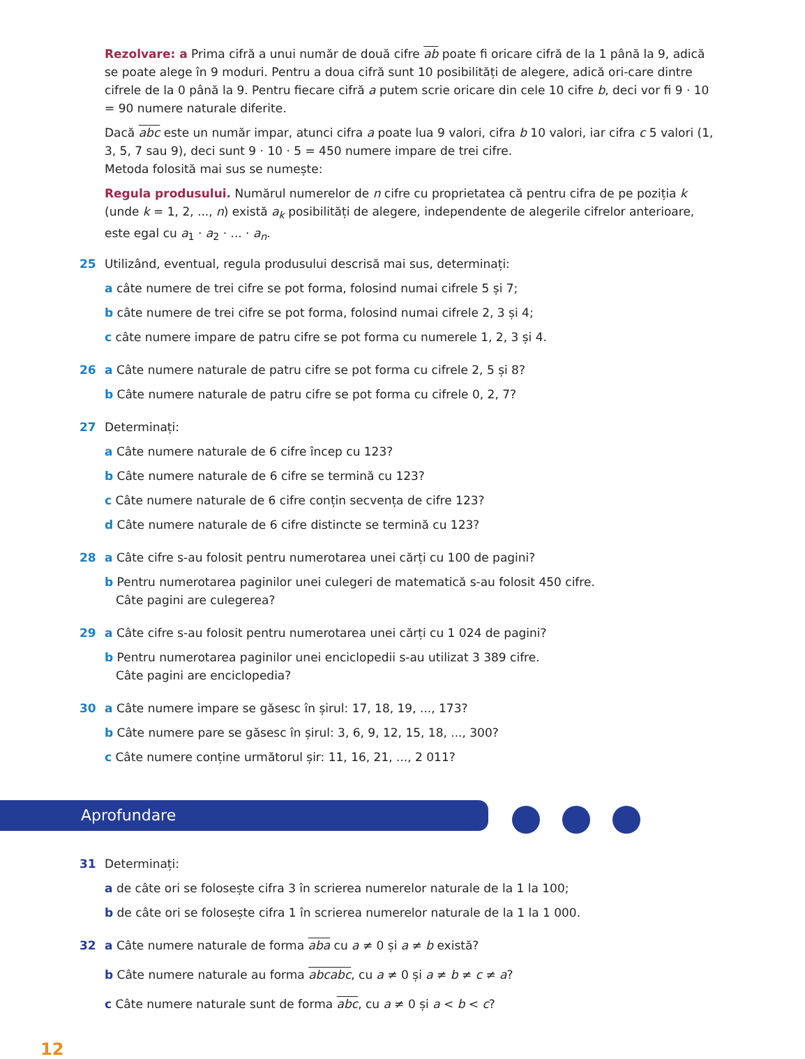Rezolvare: a Prima cifră a unui număr de două cifre ab poate fi oricare cifră de la 1 până la 9, adică se poate alege în 9 moduri. Pentru a doua cifră sunt 10 posibilități de alegere, adică ori-care dintre cifrele de la 0 până la 9. Pentru fiecare cifră a putem scrie oricare din cele 10 cifre b, deci vor fi 9 · 10 = 90 numere naturale diferite.
Dacă abc este un număr impar, atunci cifra a poate lua 9 valori, cifra b 10 valori, iar cifra c 5 valori (1, 3, 5, 7 sau 9), deci sunt 9 · 10 · 5 = 450 numere impare de trei cifre.
Metoda folosită mai sus se numește:
Regula produsului. Numărul numerelor de n cifre cu proprietatea că pentru cifra de pe poziția k (unde k = 1, 2, ..., n) există a<sub>k</sub> posibilități de alegere, independente de alegerile cifrelor anterioare, este egal cu a<sub>1</sub> · a<sub>2</sub> · ... · a<sub>n</sub>.
25 Utilizând, eventual, regula produsului descrisă mai sus, determinați:
a câte numere de trei cifre se pot forma, folosind numai cifrele 5 și 7;
b câte numere de trei cifre se pot forma, folosind numai cifrele 2, 3 și 4;
c câte numere impare de patru cifre se pot forma cu numerele 1, 2, 3 și 4.
26 a Câte numere naturale de patru cifre se pot forma cu cifrele 2, 5 și 8?
b Câte numere naturale de patru cifre se pot forma cu cifrele 0, 2, 7?
27 Determinați:
a Câte numere naturale de 6 cifre încep cu 123?
b Câte numere naturale de 6 cifre se termină cu 123?
c Câte numere naturale de 6 cifre conțin secvența de cifre 123?
d Câte numere naturale de 6 cifre distincte se termină cu 123?
28 a Câte cifre s-au folosit pentru numerotarea unei cărți cu 100 de pagini?
b Pentru numerotarea paginilor unei culegeri de matematică s-au folosit 450 cifre.
Câte pagini are culegerea?
29 a Câte cifre s-au folosit pentru numerotarea unei cărți cu 1 024 de pagini?
b Pentru numerotarea paginilor unei enciclopedii s-au utilizat 3 389 cifre.
Câte pagini are enciclopedia?
30 a Câte numere impare se găsesc în șirul: 17, 18, 19, ..., 173?
b Câte numere pare se găsesc în șirul: 3, 6, 9, 12, 15, 18, ..., 300?
c Câte numere conține următorul șir: 11, 16, 21, ..., 2 011?
Aprofundare
31 Determinați:
a de câte ori se folosește cifra 3 în scrierea numerelor naturale de la 1 la 100;
b de câte ori se folosește cifra 1 în scrierea numerelor naturale de la 1 la 1 000.
32 a Câte numere naturale de forma aba cu a ≠ 0 și a ≠ b există?
b Câte numere naturale au forma abcabc, cu a ≠ 0 și a ≠ b ≠ c ≠ a?
c Câte numere naturale sunt de forma abc, cu a ≠ 0 și a < b < c?
12